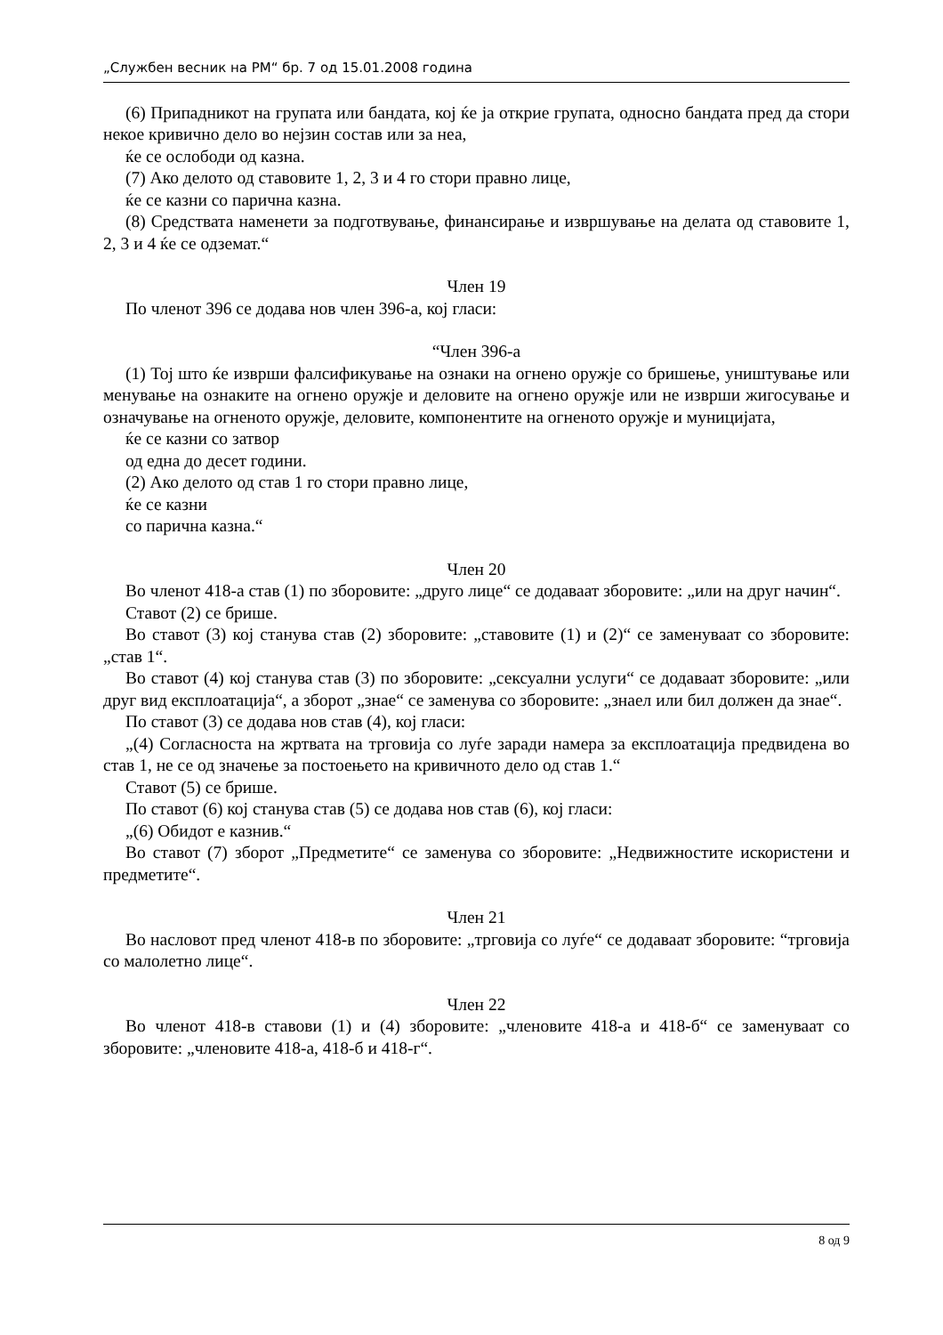„Службен весник на РМ“ бр. 7 од 15.01.2008 година
(6) Припадникот на групата или бандата, кој ќе ја открие групата, односно бандата пред да стори некое кривично дело во нејзин состав или за неа,
ќе се ослободи од казна.
(7) Ако делото од ставовите 1, 2, 3 и 4 го стори правно лице,
ќе се казни со парична казна.
(8) Средствата наменети за подготвување, финансирање и извршување на делата од ставовите 1, 2, 3 и 4 ќе се одземат.“
Член 19
По членот 396 се додава нов член 396-а, кој гласи:
“Член 396-а
(1) Тој што ќе изврши фалсификување на ознаки на огнено оружје со бришење, уништување или менување на ознаките на огнено оружје и деловите на огнено оружје или не изврши жигосување и означување на огненото оружје, деловите, компонентите на огненото оружје и муницијата,
ќе се казни со затвор
од една до десет години.
(2) Ако делото од став 1 го стори правно лице,
ќе се казни
со парична казна.“
Член 20
Во членот 418-а став (1) по зборовите: „друго лице“ се додаваат зборовите: „или на друг начин“.
Ставот (2) се брише.
Во ставот (3) кој станува став (2) зборовите: „ставовите (1) и (2)“ се заменуваат со зборовите: „став 1“.
Во ставот (4) кој станува став (3) по зборовите: „сексуални услуги“ се додаваат зборовите: „или друг вид експлоатација“, а зборот „знае“ се заменува со зборовите: „знаел или бил должен да знае“.
По ставот (3) се додава нов став (4), кој гласи:
„(4) Согласноста на жртвата на трговија со луѓе заради намера за експлоатација предвидена во став 1, не се од значење за постоењето на кривичното дело од став 1.“
Ставот (5) се брише.
По ставот (6) кој станува став (5) се додава нов став (6), кој гласи:
„(6) Обидот е казнив.“
Во ставот (7) зборот „Предметите“ се заменува со зборовите: „Недвижностите искористени и предметите“.
Член 21
Во насловот пред членот 418-в по зборовите: „трговија со луѓе“ се додаваат зборовите: “трговија со малолетно лице“.
Член 22
Во членот 418-в ставови (1) и (4) зборовите: „членовите 418-а и 418-б“ се заменуваат со зборовите: „членовите 418-а, 418-б и 418-г“.
8 од 9